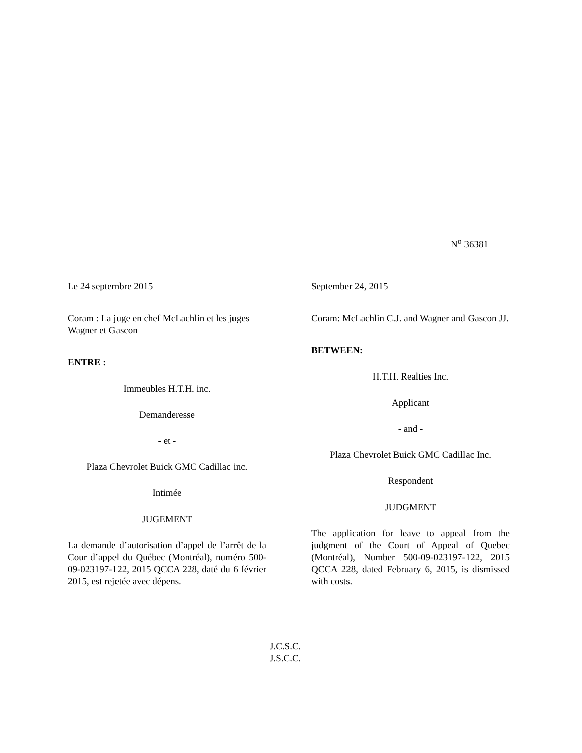N<sup>o</sup> 36381
Le 24 septembre 2015
Coram : La juge en chef McLachlin et les juges Wagner et Gascon
ENTRE :
Immeubles H.T.H. inc.
Demanderesse
- et -
Plaza Chevrolet Buick GMC Cadillac inc.
Intimée
JUGEMENT
La demande d’autorisation d’appel de l’arrêt de la Cour d’appel du Québec (Montréal), numéro 500-09-023197-122, 2015 QCCA 228, daté du 6 février 2015, est rejetée avec dépens.
September 24, 2015
Coram: McLachlin C.J. and Wagner and Gascon JJ.
BETWEEN:
H.T.H. Realties Inc.
Applicant
- and -
Plaza Chevrolet Buick GMC Cadillac Inc.
Respondent
JUDGMENT
The application for leave to appeal from the judgment of the Court of Appeal of Quebec (Montréal), Number 500-09-023197-122, 2015 QCCA 228, dated February 6, 2015, is dismissed with costs.
J.C.S.C.
J.S.C.C.